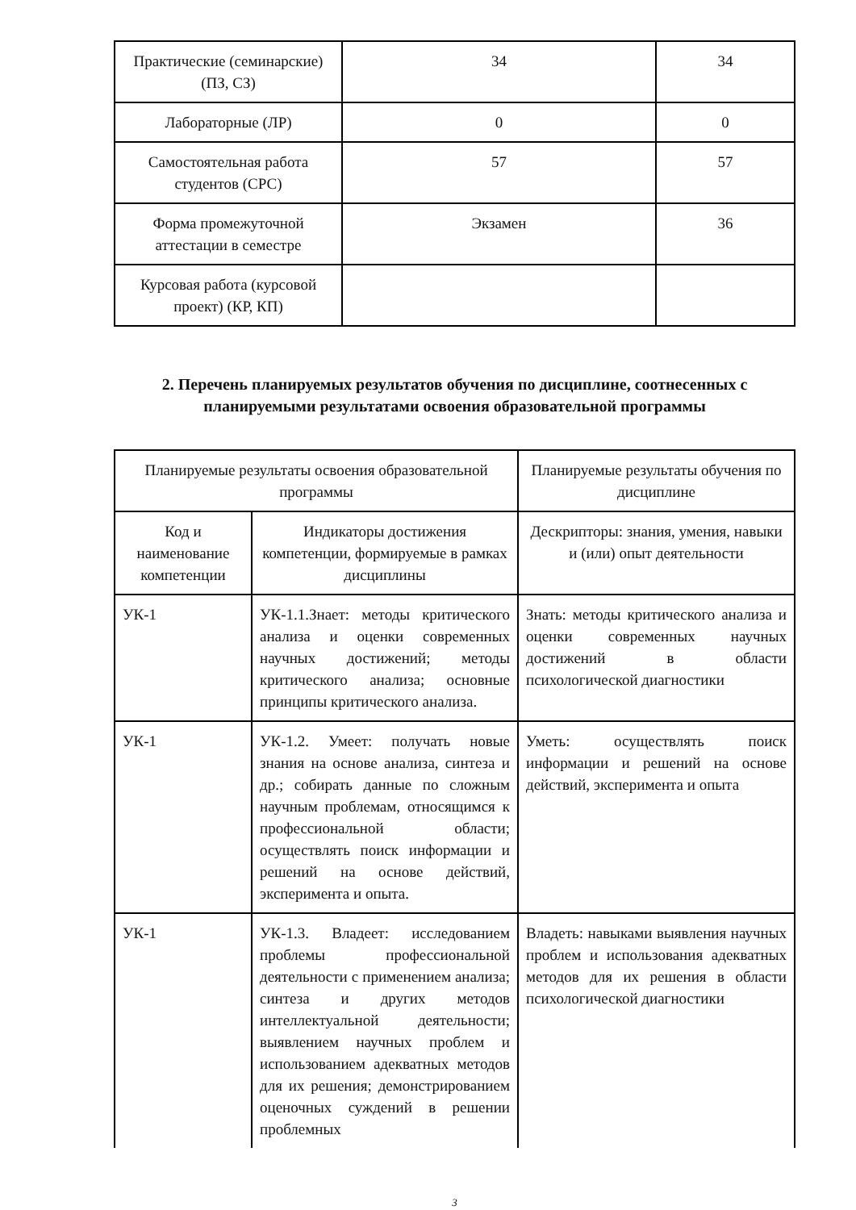| Практические (семинарские) (ПЗ, СЗ) | 34 | 34 |
| Лабораторные (ЛР) | 0 | 0 |
| Самостоятельная работа студентов (СРС) | 57 | 57 |
| Форма промежуточной аттестации в семестре | Экзамен | 36 |
| Курсовая работа (курсовой проект) (КР, КП) | | |
2. Перечень планируемых результатов обучения по дисциплине, соотнесенных с планируемыми результатами освоения образовательной программы
| Планируемые результаты освоения образовательной программы | | Планируемые результаты обучения по дисциплине |
| Код и наименование компетенции | Индикаторы достижения компетенции, формируемые в рамках дисциплины | Дескрипторы: знания, умения, навыки и (или) опыт деятельности |
| УК-1 | УК-1.1.Знает: методы критического анализа и оценки современных научных достижений; методы критического анализа; основные принципы критического анализа. | Знать: методы критического анализа и оценки современных научных достижений в области психологической диагностики |
| УК-1 | УК-1.2. Умеет: получать новые знания на основе анализа, синтеза и др.; собирать данные по сложным научным проблемам, относящимся к профессиональной области; осуществлять поиск информации и решений на основе действий, эксперимента и опыта. | Уметь: осуществлять поиск информации и решений на основе действий, эксперимента и опыта |
| УК-1 | УК-1.3. Владеет: исследованием проблемы профессиональной деятельности с применением анализа; синтеза и других методов интеллектуальной деятельности; выявлением научных проблем и использованием адекватных методов для их решения; демонстрированием оценочных суждений в решении проблемных | Владеть: навыками выявления научных проблем и использования адекватных методов для их решения в области психологической диагностики |
3